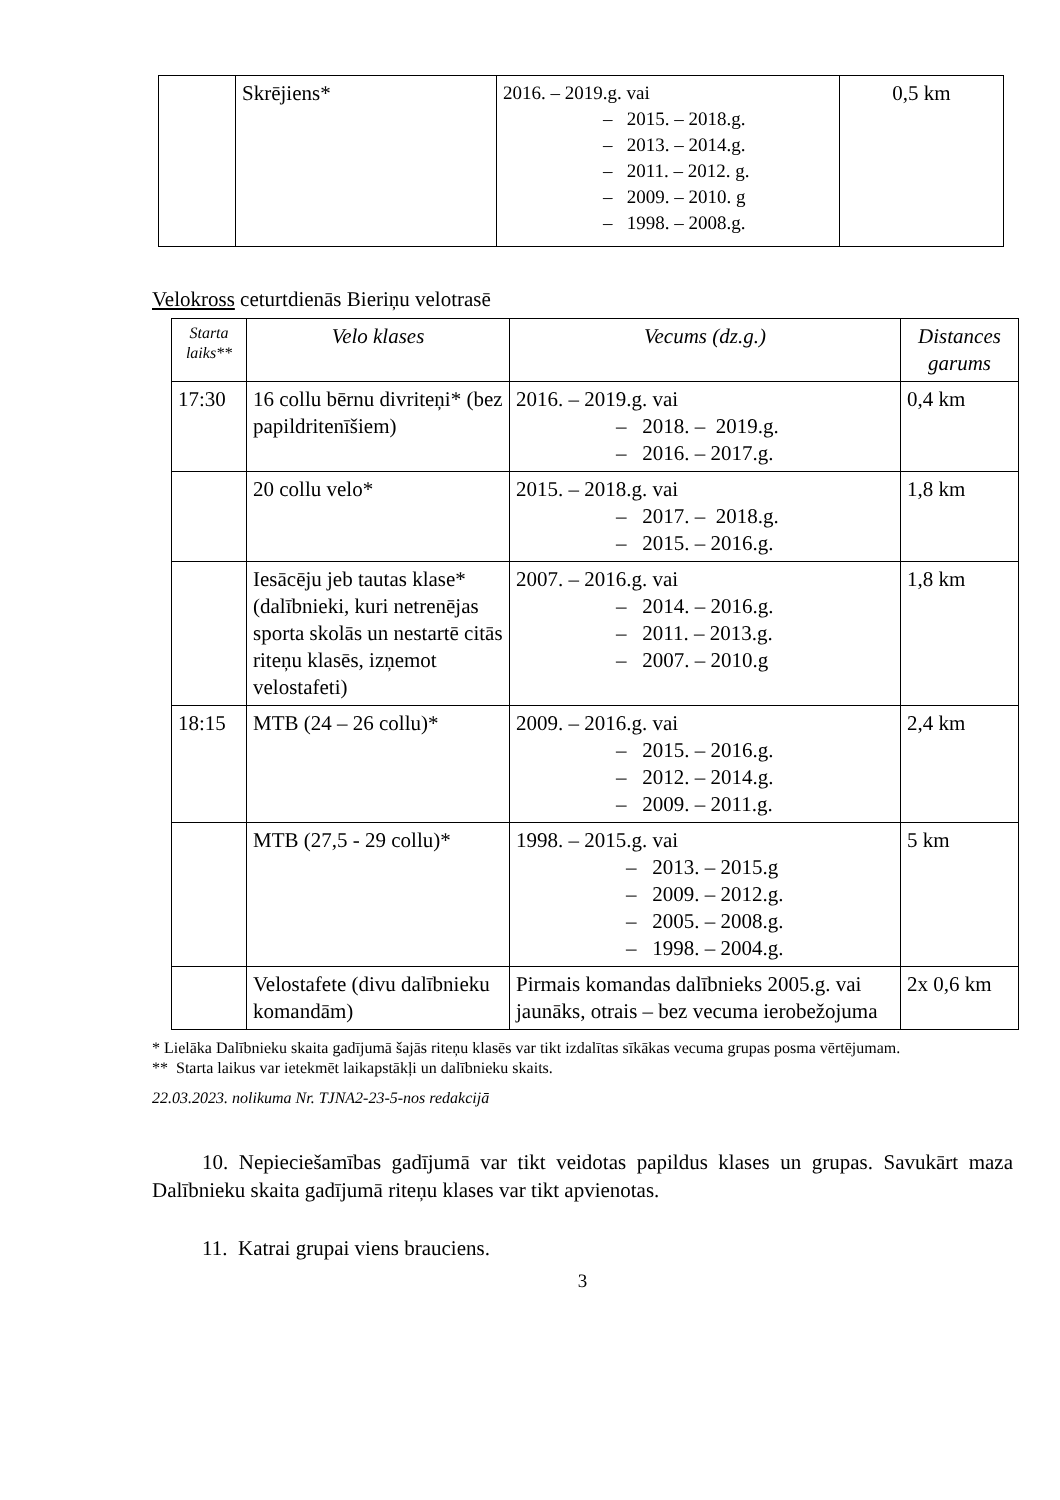| | Skrējiens* | 2016. – 2019.g. vai – 2015. – 2018.g. – 2013. – 2014.g. – 2011. – 2012. g. – 2009. – 2010. g – 1998. – 2008.g. | 0,5 km |
Velokross ceturtdienās Bieriņu velotrasē
| Starta laiks** | Velo klases | Vecums (dz.g.) | Distances garums |
| --- | --- | --- | --- |
| 17:30 | 16 collu bērnu divriteņi* (bez papildritenīšiem) | 2016. – 2019.g. vai – 2018. – 2019.g. – 2016. – 2017.g. | 0,4 km |
| | 20 collu velo* | 2015. – 2018.g. vai – 2017. – 2018.g. – 2015. – 2016.g. | 1,8 km |
| | Iesācēju jeb tautas klase* (dalībnieki, kuri netrenējas sporta skolās un nestartē citās riteņu klasēs, izņemot velostafeti) | 2007. – 2016.g. vai – 2014. – 2016.g. – 2011. – 2013.g. – 2007. – 2010.g | 1,8 km |
| 18:15 | MTB (24 – 26 collu)* | 2009. – 2016.g. vai – 2015. – 2016.g. – 2012. – 2014.g. – 2009. – 2011.g. | 2,4 km |
| | MTB (27,5 - 29 collu)* | 1998. – 2015.g. vai – 2013. – 2015.g – 2009. – 2012.g. – 2005. – 2008.g. – 1998. – 2004.g. | 5 km |
| | Velostafete (divu dalībnieku komandām) | Pirmais komandas dalībnieks 2005.g. vai jaunāks, otrais – bez vecuma ierobežojuma | 2x 0,6 km |
* Lielāka Dalībnieku skaita gadījumā šajās riteņu klasēs var tikt izdalītas sīkākas vecuma grupas posma vērtējumam.
** Starta laikus var ietekmēt laikapstākļi un dalībnieku skaits.
22.03.2023. nolikuma Nr. TJNA2-23-5-nos redakcijā
10. Nepieciešamības gadījumā var tikt veidotas papildus klases un grupas. Savukārt maza Dalībnieku skaita gadījumā riteņu klases var tikt apvienotas.
11. Katrai grupai viens brauciens.
3